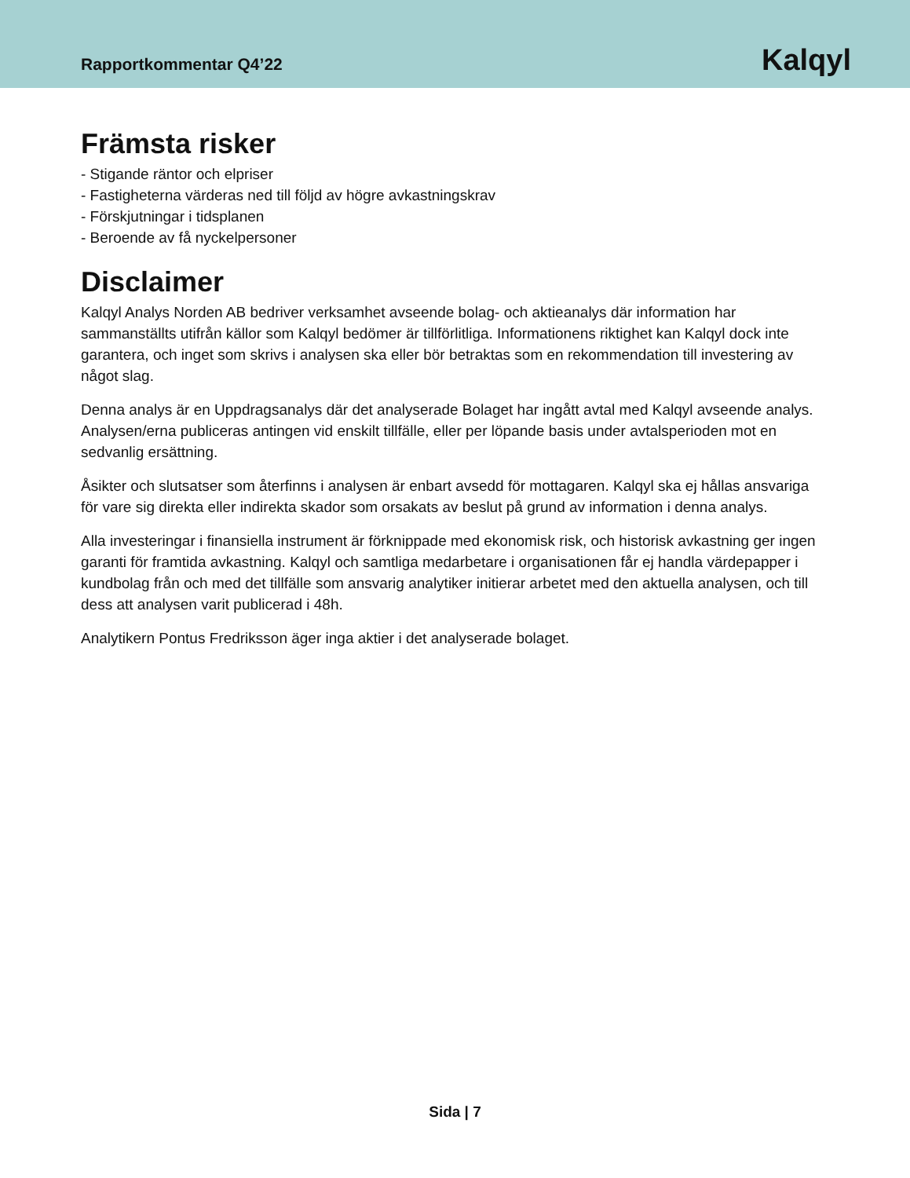Rapportkommentar Q4’22
Kalqyl
Främsta risker
- Stigande räntor och elpriser
- Fastigheterna värderas ned till följd av högre avkastningskrav
- Förskjutningar i tidsplanen
- Beroende av få nyckelpersoner
Disclaimer
Kalqyl Analys Norden AB bedriver verksamhet avseende bolag- och aktieanalys där information har sammanställts utifrån källor som Kalqyl bedömer är tillförlitliga. Informationens riktighet kan Kalqyl dock inte garantera, och inget som skrivs i analysen ska eller bör betraktas som en rekommendation till investering av något slag.
Denna analys är en Uppdragsanalys där det analyserade Bolaget har ingått avtal med Kalqyl avseende analys. Analysen/erna publiceras antingen vid enskilt tillfälle, eller per löpande basis under avtalsperioden mot en sedvanlig ersättning.
Åsikter och slutsatser som återfinns i analysen är enbart avsedd för mottagaren. Kalqyl ska ej hållas ansvariga för vare sig direkta eller indirekta skador som orsakats av beslut på grund av information i denna analys.
Alla investeringar i finansiella instrument är förknippade med ekonomisk risk, och historisk avkastning ger ingen garanti för framtida avkastning. Kalqyl och samtliga medarbetare i organisationen får ej handla värdepapper i kundbolag från och med det tillfälle som ansvarig analytiker initierar arbetet med den aktuella analysen, och till dess att analysen varit publicerad i 48h.
Analytikern Pontus Fredriksson äger inga aktier i det analyserade bolaget.
Sida | 7